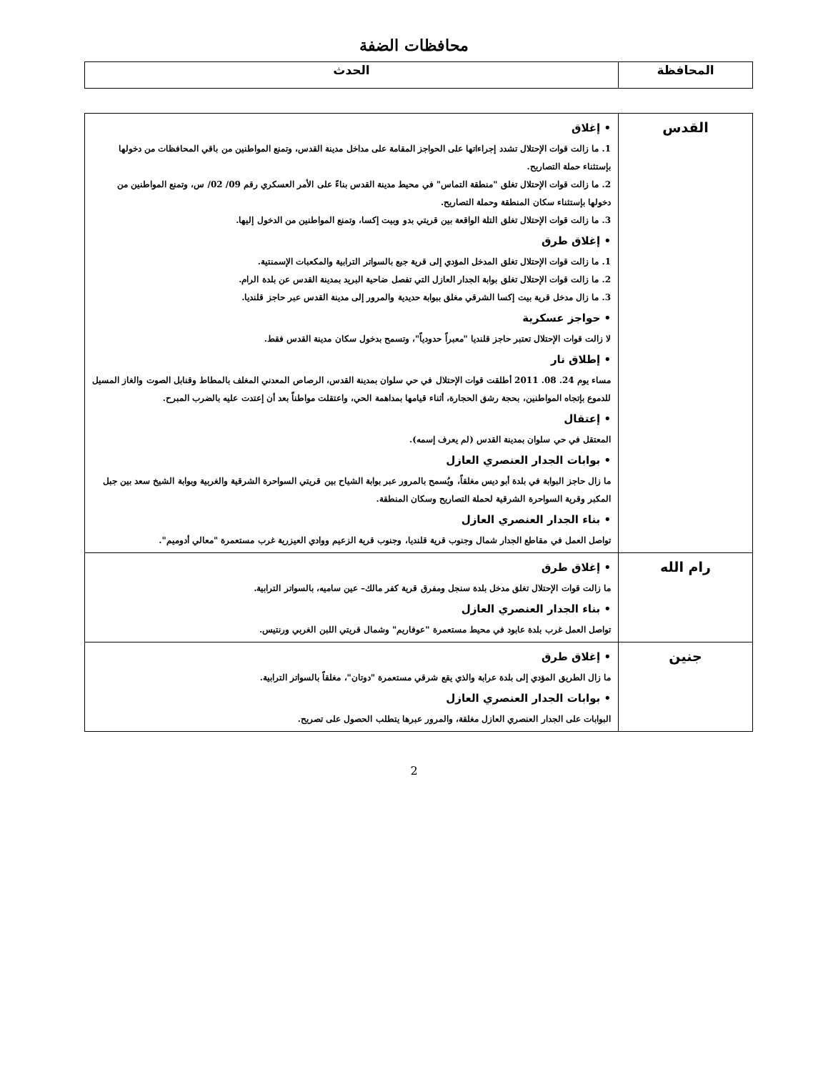محافظات الضفة
| المحافظة | الحدث |
| --- | --- |
| القدس | • إغلاق 1. ما زالت قوات الإحتلال تشدد إجراءاتها على الحواجز المقامة على مداخل مدينة القدس، وتمنع المواطنين من باقي المحافظات من دخولها بإستثناء حملة التصاريح. 2. ما زالت قوات الإحتلال تغلق "منطقة التماس" في محيط مدينة القدس بناءً على الأمر العسكري رقم 09/ 02/ س، وتمنع المواطنين من دخولها بإستثناء سكان المنطقة وحملة التصاريح. 3. ما زالت قوات الإحتلال تغلق التلة الواقعة بين قريتي بدو وبيت إكسا، وتمنع المواطنين من الدخول إليها. • إغلاق طرق 1. ما زالت قوات الإحتلال تغلق المدخل المؤدي إلى قرية جبع بالسواتر الترابية والمكعبات الإسمنتية. 2. ما زالت قوات الإحتلال تغلق بوابة الجدار العازل التي تفصل ضاحية البريد بمدينة القدس عن بلدة الرام. 3. ما زال مدخل قرية بيت إكسا الشرقي مغلق ببوابة حديدية والمرور إلى مدينة القدس عبر حاجز قلنديا. • حواجز عسكرية لا زالت قوات الإحتلال تعتبر حاجز قلنديا "معبراً حدودياً"، وتسمح بدخول سكان مدينة القدس فقط. • إطلاق نار مساء يوم 24. 08. 2011 أطلقت قوات الإحتلال في حي سلوان بمدينة القدس، الرصاص المعدني المغلف بالمطاط وقنابل الصوت والغاز المسيل للدموع بإتجاه المواطنين، بحجة رشق الحجارة، أثناء قيامها بمداهمة الحي، واعتقلت مواطناً بعد أن إعتدت عليه بالضرب المبرح. • إعتقال المعتقل في حي سلوان بمدينة القدس (لم يعرف إسمه). • بوابات الجدار العنصري العازل ما زال حاجز البوابة في بلدة أبو ديس مغلقاً، ويُسمح بالمرور عبر بوابة الشياح بين قريتي السواحرة الشرقية والغربية وبوابة الشيخ سعد بين جبل المكبر وقرية السواحرة الشرقية لحملة التصاريح وسكان المنطقة. • بناء الجدار العنصري العازل تواصل العمل في مقاطع الجدار شمال وجنوب قرية قلنديا، وجنوب قرية الزعيم ووادي العيزرية غرب مستعمرة "معالي أدوميم". |
| رام الله | • إغلاق طرق ما زالت قوات الإحتلال تغلق مدخل بلدة سنجل ومفرق قرية كفر مالك– عين ساميه، بالسواتر الترابية. • بناء الجدار العنصري العازل تواصل العمل غرب بلدة عابود في محيط مستعمرة "عوفاريم" وشمال قريتي اللبن الغربي ورنتيس. |
| جنين | • إغلاق طرق ما زال الطريق المؤدي إلى بلدة عرابة والذي يقع شرقي مستعمرة "دوتان"، مغلقاً بالسواتر الترابية. • بوابات الجدار العنصري العازل البوابات على الجدار العنصري العازل مغلقة، والمرور عبرها يتطلب الحصول على تصريح. |
2